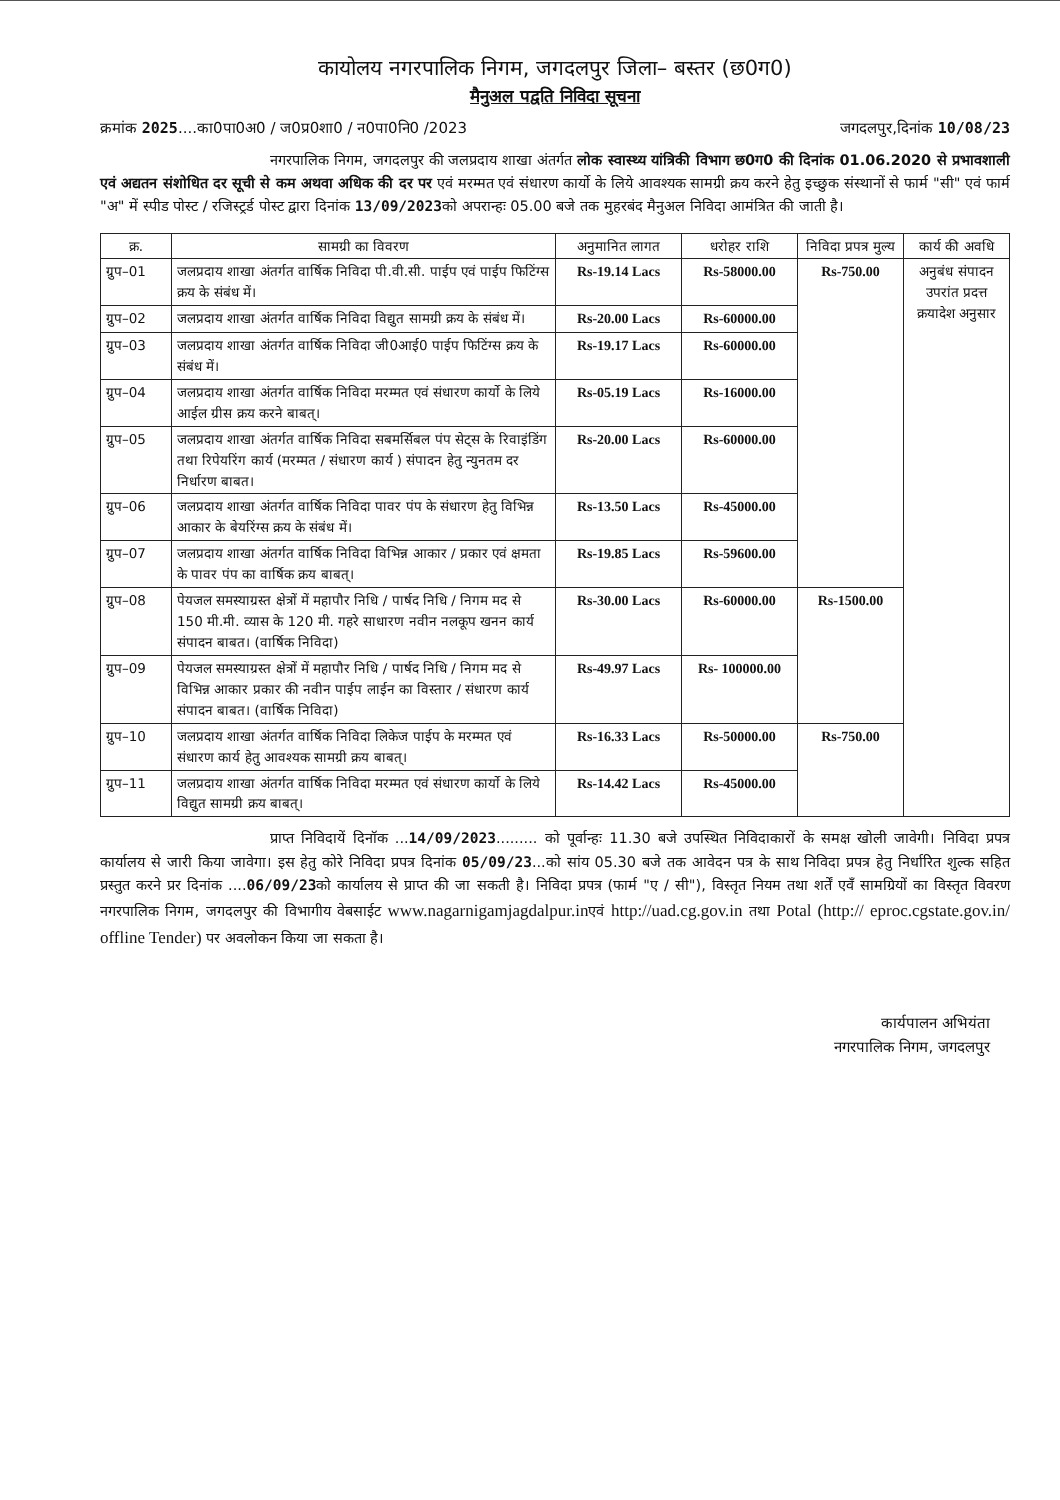कायोलय नगरपालिक निगम, जगदलपुर जिला– बस्तर (छ0ग0)
मैनुअल पद्वति निविदा सूचना
क्रमांक 2025....का0पा0अ0 / ज0प्र0शा0 / न0पा0नि0 /2023 जगदलपुर,दिनांक 10/08/23
नगरपालिक निगम, जगदलपुर की जलप्रदाय शाखा अंतर्गत लोक स्वास्थ्य यांत्रिकी विभाग छ0ग0 की दिनांक 01.06.2020 से प्रभावशाली एवं अद्यतन संशोधित दर सूची से कम अथवा अधिक की दर पर एवं मरम्मत एवं संधारण कार्यो के लिये आवश्यक सामग्री क्रय करने हेतु इच्छुक संस्थानों से फार्म "सी" एवं फार्म "अ" में स्पीड पोस्ट / रजिस्ट्रर्ड पोस्ट द्वारा दिनांक 13/09/2023को अपरान्हः 05.00 बजे तक मुहरबंद मैनुअल निविदा आमंत्रित की जाती है।
| क्र. | सामग्री का विवरण | अनुमानित लागत | धरोहर राशि | निविदा प्रपत्र मुल्य | कार्य की अवधि |
| --- | --- | --- | --- | --- | --- |
| ग्रुप–01 | जलप्रदाय शाखा अंतर्गत वार्षिक निविदा पी.वी.सी. पाईप एवं पाईप फिटिंग्स क्रय के संबंध में। | Rs-19.14 Lacs | Rs-58000.00 | Rs-750.00 | अनुबंध संपादन उपरांत प्रदत्त क्रयादेश अनुसार |
| ग्रुप–02 | जलप्रदाय शाखा अंतर्गत वार्षिक निविदा विद्युत सामग्री क्रय के संबंध में। | Rs-20.00 Lacs | Rs-60000.00 | | |
| ग्रुप–03 | जलप्रदाय शाखा अंतर्गत वार्षिक निविदा जी0आई0 पाईप फिटिंग्स क्रय के संबंध में। | Rs-19.17 Lacs | Rs-60000.00 | | |
| ग्रुप–04 | जलप्रदाय शाखा अंतर्गत वार्षिक निविदा मरम्मत एवं संधारण कार्यो के लिये आईल ग्रीस क्रय करने बाबत्। | Rs-05.19 Lacs | Rs-16000.00 | | |
| ग्रुप–05 | जलप्रदाय शाखा अंतर्गत वार्षिक निविदा सबमर्सिबल पंप सेट्स के रिवाइंडिंग तथा रिपेयरिंग कार्य (मरम्मत / संधारण कार्य ) संपादन हेतु न्युनतम दर निर्धारण बाबत। | Rs-20.00 Lacs | Rs-60000.00 | | |
| ग्रुप–06 | जलप्रदाय शाखा अंतर्गत वार्षिक निविदा पावर पंप के संधारण हेतु विभिन्न आकार के बेयरिंग्स क्रय के संबंध में। | Rs-13.50 Lacs | Rs-45000.00 | | |
| ग्रुप–07 | जलप्रदाय शाखा अंतर्गत वार्षिक निविदा विभिन्न आकार / प्रकार एवं क्षमता के पावर पंप का वार्षिक क्रय बाबत्। | Rs-19.85 Lacs | Rs-59600.00 | | |
| ग्रुप–08 | पेयजल समस्याग्रस्त क्षेत्रों में महापौर निधि / पार्षद निधि / निगम मद से 150 मी.मी. व्यास के 120 मी. गहरे साधारण नवीन नलकूप खनन कार्य संपादन बाबत। (वार्षिक निविदा) | Rs-30.00 Lacs | Rs-60000.00 | Rs-1500.00 | |
| ग्रुप–09 | पेयजल समस्याग्रस्त क्षेत्रों में महापौर निधि / पार्षद निधि / निगम मद से विभिन्न आकार प्रकार की नवीन पाईप लाईन का विस्तार / संधारण कार्य संपादन बाबत। (वार्षिक निविदा) | Rs-49.97 Lacs | Rs- 100000.00 | | |
| ग्रुप–10 | जलप्रदाय शाखा अंतर्गत वार्षिक निविदा लिकेज पाईप के मरम्मत एवं संधारण कार्य हेतु आवश्यक सामग्री क्रय बाबत्। | Rs-16.33 Lacs | Rs-50000.00 | Rs-750.00 | |
| ग्रुप–11 | जलप्रदाय शाखा अंतर्गत वार्षिक निविदा मरम्मत एवं संधारण कार्यो के लिये विद्युत सामग्री क्रय बाबत्। | Rs-14.42 Lacs | Rs-45000.00 | | |
प्राप्त निविदायें दिनॉक ...14/09/2023......... को पूर्वान्हः 11.30 बजे उपस्थित निविदाकारों के समक्ष खोली जावेगी। निविदा प्रपत्र कार्यालय से जारी किया जावेगा। इस हेतु कोरे निविदा प्रपत्र दिनांक 05/09/23...को सांय 05.30 बजे तक आवेदन पत्र के साथ निविदा प्रपत्र हेतु निर्धारित शुल्क सहित प्रस्तुत करने प्रर दिनांक ....06/09/23को कार्यालय से प्राप्त की जा सकती है। निविदा प्रपत्र (फार्म "ए / सी"), विस्तृत नियम तथा शर्तें एवँ सामग्रियों का विस्तृत विवरण नगरपालिक निगम, जगदलपुर की विभागीय वेबसाईट www.nagarnigamjagdalpur.inएवं http://uad.cg.gov.in तथा Potal (http:// eproc.cgstate.gov.in/ offline Tender) पर अवलोकन किया जा सकता है।
कार्यपालन अभियंता
नगरपालिक निगम, जगदलपुर